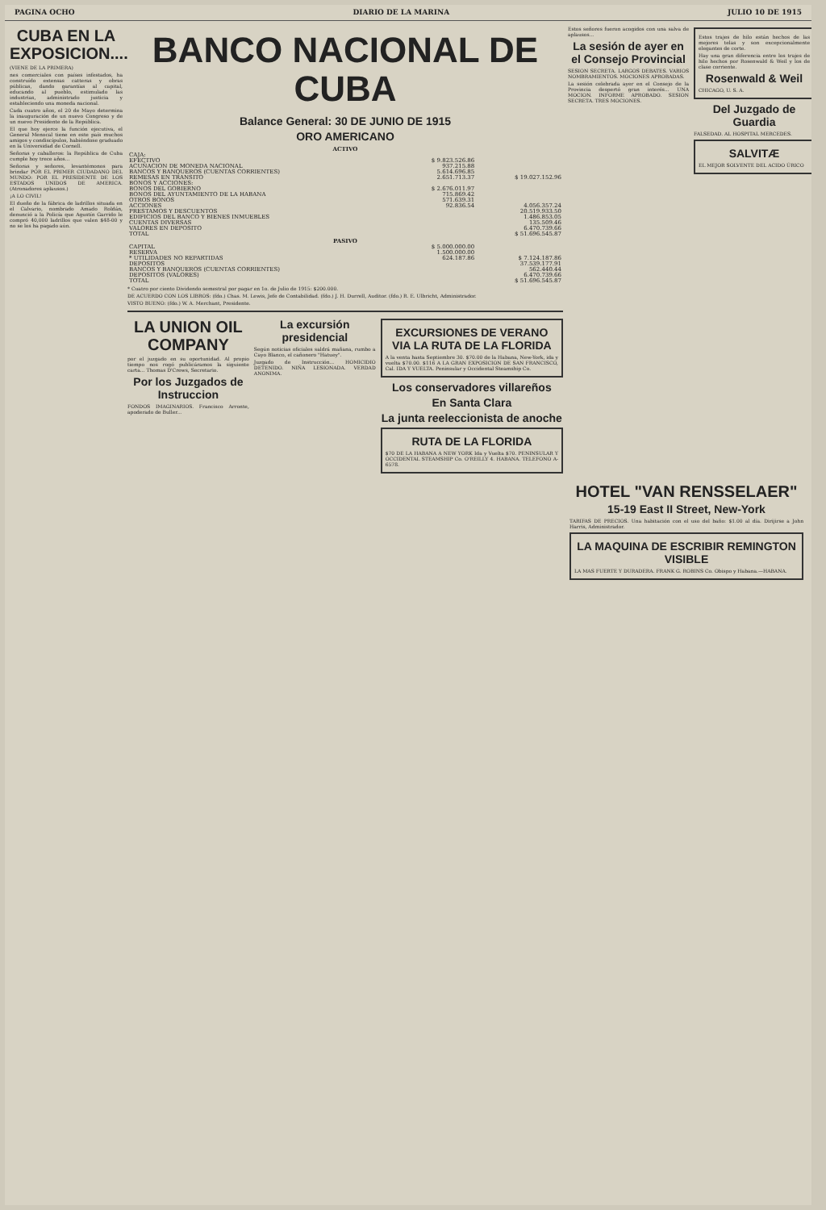PAGINA OCHO DIARIO DE LA MARINA JULIO 10 DE 1915
CUBA EN LA EXPOSICION....
(VIENE DE LA PRIMERA)
nes comerciales con países infestados, ha construído extensas catteras y obras públicas, dando garantías al capital, educando al pueblo, estimulado las industrias, administrado justicia y estableciendo una moneda nacional.
Cada cuatro años, el 20 de Mayo determina la inauguración de un nuevo Congreso y de un nuevo Presidente de la República.
El que hoy ejerce la función ejecutiva, el General Menocal tiene en este país muchos amigos y condiscípulos, habiéndose graduado en la Universidad de Cornell.
Señoras y caballeros: la República de Cuba cumple hoy trece años...
Señoras y señores, levantémonos para brindar POR EL PRIMER CIUDADANO DEL MUNDO: POR EL PRESIDENTE DE LOS ESTADOS UNIDOS DE AMERICA. (Atronadores aplausos.)
¡A LO CIVIL!
El dueño de la fábrica de ladrillos situada en el Calvario, nombrado Amado Roldán, denunció a la Policía que Agustín Garrido le compró 40,000 ladrillos que valen $48-00 y no se los ha pagado aún.
BANCO NACIONAL DE CUBA
Balance General: 30 DE JUNIO DE 1915
ORO AMERICANO
| ACTIVO | | |
| --- | --- | --- |
| CAJA: | | |
| EFECTIVO | $ 9.823.526.86 | |
| ACUÑACION DE MONEDA NACIONAL | 937.215.88 | |
| BANCOS Y BANQUEROS (CUENTAS CORRIENTES) | 5.614.696.85 | |
| REMESAS EN TRANSITO | 2.651.713.37 | $ 19.027.152.96 |
| BONOS Y ACCIONES: | | |
| BONOS DEL GOBIERNO | $ 2.676.011.97 | |
| BONOS DEL AYUNTAMIENTO DE LA HABANA | 715.869.42 | |
| OTROS BONOS | 571.639.31 | |
| ACCIONES | 92.836.54 | 4.056.357.24 |
| PRESTAMOS Y DESCUENTOS | | 20.519.933.50 |
| EDIFICIOS DEL BANCO Y BIENES INMUEBLES | | 1.486.853.05 |
| CUENTAS DIVERSAS | | 135.509.46 |
| VALORES EN DEPOSITO | | 6.470.739.66 |
| TOTAL | | $ 51.696.545.87 |
| PASIVO | | |
| CAPITAL | $ 5.000.000.00 | |
| RESERVA | 1.500.000.00 | |
| * UTILIDADES NO REPARTIDAS | 624.187.86 | $ 7.124.187.86 |
| DEPOSITOS | | 37.539.177.91 |
| BANCOS Y BANQUEROS (CUENTAS CORRIENTES) | | 562.440.44 |
| DEPOSITOS (VALORES) | | 6.470.739.66 |
| TOTAL | | $ 51.696.545.87 |
* Cuatro por ciento Dividendo semestral por pagar en 1o. de Julio de 1915: $200.000.
DE ACUERDO CON LOS LIBROS: (fdo.) Chas. M. Lewis, Jefe de Contabilidad. (fdo.) J. H. Durrell, Auditor. (fdo.) R. E. Ulbricht, Administrador.
VISTO BUENO: (fdo.) W. A. Merchant, Presidente.
LA UNION OIL COMPANY
por el juzgado en su oportunidad. Al propio tiempo nos rogó publicáramos la siguiente carta... Thomas D'Crews, Secretario.
Por los Juzgados de Instruccion
FONDOS IMAGINARIOS. Francisco Arronte, apoderado de Buller...
La excursión presidencial
Según noticias oficiales saldrá mañana, rumbo a Cayo Blanco, el cañonero "Hatuey".
Juzgado de Instrucción... HOMICIDIO DETENIDO. NIÑA LESIONADA. VERDAD ANONIMA.
EXCURSIONES DE VERANO VIA LA RUTA DE LA FLORIDA
A la venta hasta Septiembre 30. $70.00 de la Habana, New-York, ida y vuelta $70.00. $116 A LA GRAN EXPOSICION DE SAN FRANCISCO, Cal. IDA Y VUELTA. Peninsular y Occidental Steamship Co.
Los conservadores villareños
En Santa Clara
La junta reeleccionista de anoche
RUTA DE LA FLORIDA
$70 DE LA HABANA A NEW YORK Ida y Vuelta $70. PENINSULAR Y OCCIDENTAL STEAMSHIP Co. O'REILLY 4. HABANA. TELEFONO A-6578.
Estos señores fueron acogidos con una salva de aplausos...
La sesión de ayer en el Consejo Provincial
SESION SECRETA. LARGOS DEBATES. VARIOS NOMBRAMIENTOS. MOCIONES APROBADAS.
La sesión celebrada ayer en el Consejo de la Provincia despertó gran interés... UNA MOCION. INFORME APROBADO. SESION SECRETA. TRES MOCIONES.
Estos trajes de hilo están hechos de las mejores telas y son excepcionalmente elegantes de corte.
Hay una gran diferencia entre los trajes de hilo hechos por Rosenwald & Weil y los de clase corriente.
Rosenwald & Weil
CHICAGO, U. S. A.
Del Juzgado de Guardia
FALSEDAD. AL HOSPITAL MERCEDES.
SALVITÆ
EL MEJOR SOLVENTE DEL ACIDO ÚRICO
HOTEL "VAN RENSSELAER"
15-19 East II Street, New-York
TARIFAS DE PRECIOS. Una habitación con el uso del baño: $1.00 al día. Dirijirse a John Harris, Administrador.
LA MAQUINA DE ESCRIBIR REMINGTON VISIBLE
LA MAS FUERTE Y DURADERA. FRANK G. ROBINS Co. Obispo y Habana.—HABANA.